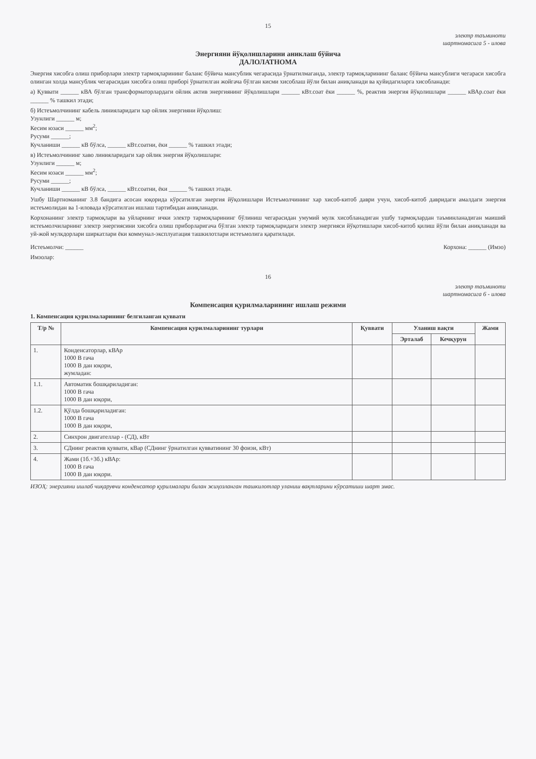15
электр таъминоти
шартномасига 5 - илова
Энергияни йўқолишларини аниклаш бўйича
ДАЛОЛАТНОМА
Энергия хисобга олиш приборлари электр тармоқларининг баланс бўйича мансублик чегарасида ўрнатилмаганда, электр тармоқларининг баланс бўйича мансублиги чегараси хисобга олинган холда мансублик чегарасидан хисобга олиш приборі ўрнатилган жойгача бўлган кисми хисоблаш йўли билан аниқланади ва қуйидагиларга хисобланади:
а) Қуввати ______ кВА бўлган трансформаторлардаги ойлик актив энергиянинг йўқолишлари ______ кВт.соат ёки ______ %, реактив энергия йўқолишлари ______ кВАр.соат ёки ______ % ташкил этади;
б) Истеъмолчининг кабель линияларидаги хар ойлик энергияни йўқолиш:
Узунлиги ______ м;
Кесим юзаси ______ мм<sup>2</sup>;
Русуми ______;
Кучланиши ______ кВ бўлса, ______ кВт.соатни, ёки ______ % ташкил этади;
в) Истеъмолчининг хаво линияларидаги хар ойлик энергия йўқолишлари:
Узунлиги ______ м;
Кесим юзаси ______ мм<sup>2</sup>;
Русуми ______;
Кучланиши ______ кВ бўлса, ______ кВт.соатни, ёки ______ % ташкил этади.
Ушбу Шартноманинг 3.8 бандига асосан юқорида кўрсатилган энергия йўқолишлари Истеъмолчининг хар хисоб-китоб даври учун, хисоб-китоб давридаги амалдаги энергия истеъмолидан ва 1-иловада кўрсатилган ишлаш тартибидан аниқланади.
Корхонанинг электр тармоқлари ва уйларнинг ички электр тармоқларининг бўлиниш чегарасидан умумий мулк хисобланадиган ушбу тармоқлардан таъминланадиган маиший истеъмолчиларнинг электр энергиясини хисобга олиш приборларигача бўлган электр тармоқларидаги электр энергияси йўқотишлари хисоб-китоб қилиш йўли билан аниқланади ва уй-жой мулкдорлари ширкатлари ёки коммунал-эксплуатация ташкилотлари истеъмолига қаратилади.
Истеъмолчи: ______ Корхона: ______ (Имзо)
Имзолар:
16
электр таъминоти
шартномасига 6 - илова
Компенсация қурилмаларининг ишлаш режими
1. Компенсация қурилмаларининг белгиланган қуввати
| Т/р № | Компенсация қурилмаларининг турлари | Қуввати | Уланиш вақти | | Жами |
| --- | --- | --- | --- | --- | --- |
| | | | Эрталаб | Кечқурун | |
| 1. | Конденсаторлар, кВАр 1000 В гача 1000 В дан юқори, жумладан: | | | | |
| 1.1. | Автоматик бошқариладиган: 1000 В гача 1000 В дан юқори, | | | | |
| 1.2. | Қўлда бошқариладиган: 1000 В гача 1000 В дан юқори, | | | | |
| 2. | Синхрон двигателлар - (СД), кВт | | | | |
| 3. | СДнинг реактив қуввати, кВар (СДнинг ўрнатилган қувватининг 30 фоизи, кВт) | | | | |
| 4. | Жами (1б.+3б.) кВАр: 1000 В гача 1000 В дан юқори. | | | | |
ИЗОҲ: энергияни ишлаб чиқарувчи конденсатор қурилмалари билан жиҳозланган ташкилотлар уланиш вақтларини кўрсатиши шарт эмас.